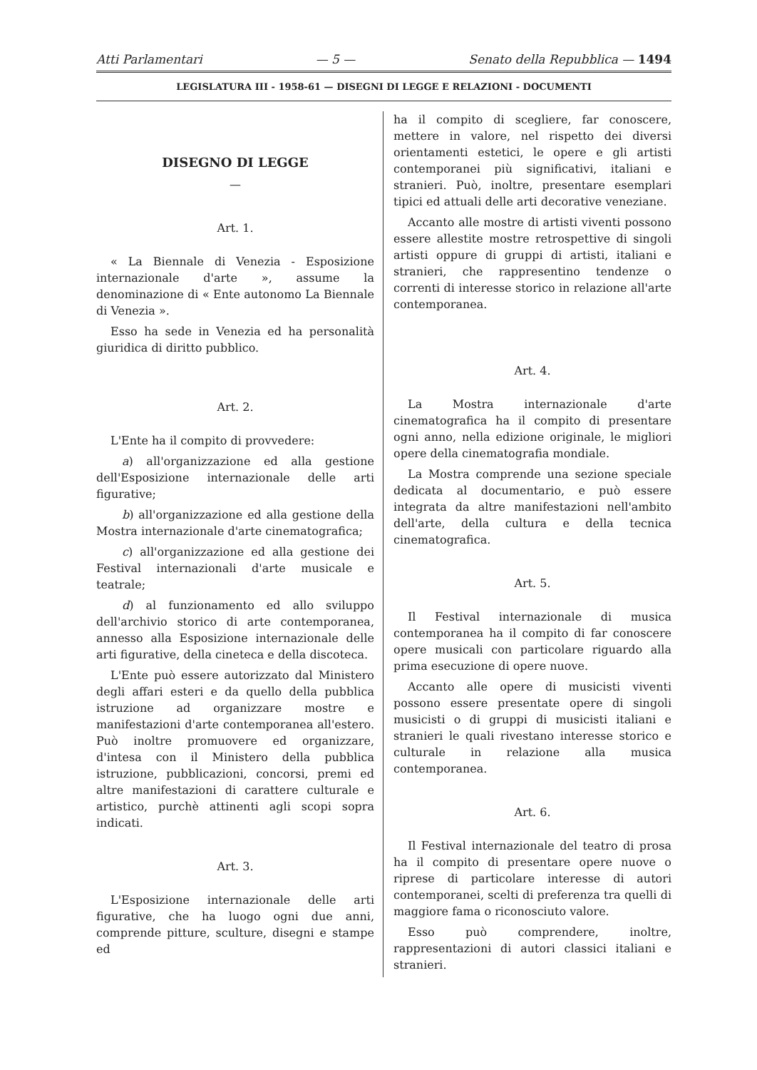Atti Parlamentari — 5 — Senato della Repubblica — 1494
LEGISLATURA III - 1958-61 — DISEGNI DI LEGGE E RELAZIONI - DOCUMENTI
DISEGNO DI LEGGE
—
Art. 1.
« La Biennale di Venezia - Esposizione internazionale d'arte », assume la denominazione di « Ente autonomo La Biennale di Venezia ».
Esso ha sede in Venezia ed ha personalità giuridica di diritto pubblico.
Art. 2.
L'Ente ha il compito di provvedere:
a) all'organizzazione ed alla gestione dell'Esposizione internazionale delle arti figurative;
b) all'organizzazione ed alla gestione della Mostra internazionale d'arte cinematografica;
c) all'organizzazione ed alla gestione dei Festival internazionali d'arte musicale e teatrale;
d) al funzionamento ed allo sviluppo dell'archivio storico di arte contemporanea, annesso alla Esposizione internazionale delle arti figurative, della cineteca e della discoteca.
L'Ente può essere autorizzato dal Ministero degli affari esteri e da quello della pubblica istruzione ad organizzare mostre e manifestazioni d'arte contemporanea all'estero. Può inoltre promuovere ed organizzare, d'intesa con il Ministero della pubblica istruzione, pubblicazioni, concorsi, premi ed altre manifestazioni di carattere culturale e artistico, purchè attinenti agli scopi sopra indicati.
Art. 3.
L'Esposizione internazionale delle arti figurative, che ha luogo ogni due anni, comprende pitture, sculture, disegni e stampe ed
ha il compito di scegliere, far conoscere, mettere in valore, nel rispetto dei diversi orientamenti estetici, le opere e gli artisti contemporanei più significativi, italiani e stranieri. Può, inoltre, presentare esemplari tipici ed attuali delle arti decorative veneziane.
Accanto alle mostre di artisti viventi possono essere allestite mostre retrospettive di singoli artisti oppure di gruppi di artisti, italiani e stranieri, che rappresentino tendenze o correnti di interesse storico in relazione all'arte contemporanea.
Art. 4.
La Mostra internazionale d'arte cinematografica ha il compito di presentare ogni anno, nella edizione originale, le migliori opere della cinematografia mondiale.
La Mostra comprende una sezione speciale dedicata al documentario, e può essere integrata da altre manifestazioni nell'ambito dell'arte, della cultura e della tecnica cinematografica.
Art. 5.
Il Festival internazionale di musica contemporanea ha il compito di far conoscere opere musicali con particolare riguardo alla prima esecuzione di opere nuove.
Accanto alle opere di musicisti viventi possono essere presentate opere di singoli musicisti o di gruppi di musicisti italiani e stranieri le quali rivestano interesse storico e culturale in relazione alla musica contemporanea.
Art. 6.
Il Festival internazionale del teatro di prosa ha il compito di presentare opere nuove o riprese di particolare interesse di autori contemporanei, scelti di preferenza tra quelli di maggiore fama o riconosciuto valore.
Esso può comprendere, inoltre, rappresentazioni di autori classici italiani e stranieri.